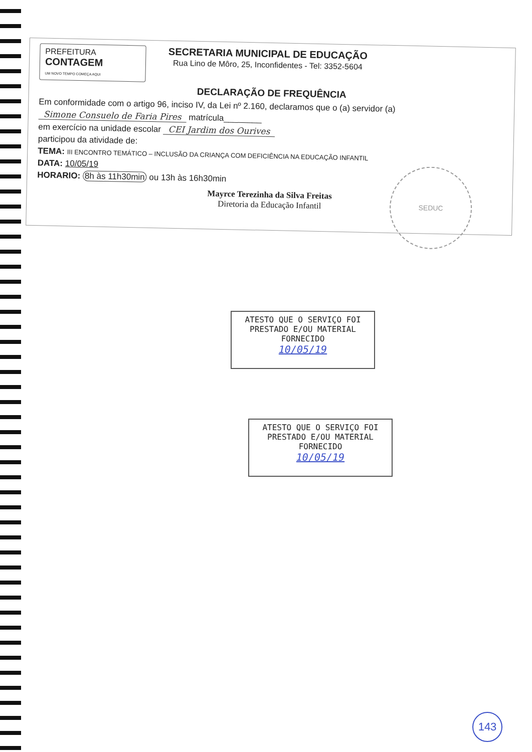PREFEITURA
CONTAGEM
UM NOVO TEMPO COMEÇA AQUI
SECRETARIA MUNICIPAL DE EDUCAÇÃO
Rua Lino de Môro, 25, Inconfidentes - Tel: 3352-5604
DECLARAÇÃO DE FREQUÊNCIA
Em conformidade com o artigo 96, inciso IV, da Lei nº 2.160, declaramos que o (a) servidor (a)
Simone Consuelo de Faria Pires matrícula________
em exercício na unidade escolar CEI Jardim dos Ourives
participou da atividade de:
TEMA: III ENCONTRO TEMÁTICO – INCLUSÃO DA CRIANÇA COM DEFICIÊNCIA NA EDUCAÇÃO INFANTIL
DATA: 10/05/19
HORARIO: 8h às 11h30min ou 13h às 16h30min
Mayrce Terezinha da Silva Freitas
Diretoria da Educação Infantil
SEDUC
ATESTO QUE O SERVIÇO FOI PRESTADO E/OU MATERIAL FORNECIDO
10/05/19
ATESTO QUE O SERVIÇO FOI PRESTADO E/OU MATERIAL FORNECIDO
10/05/19
143